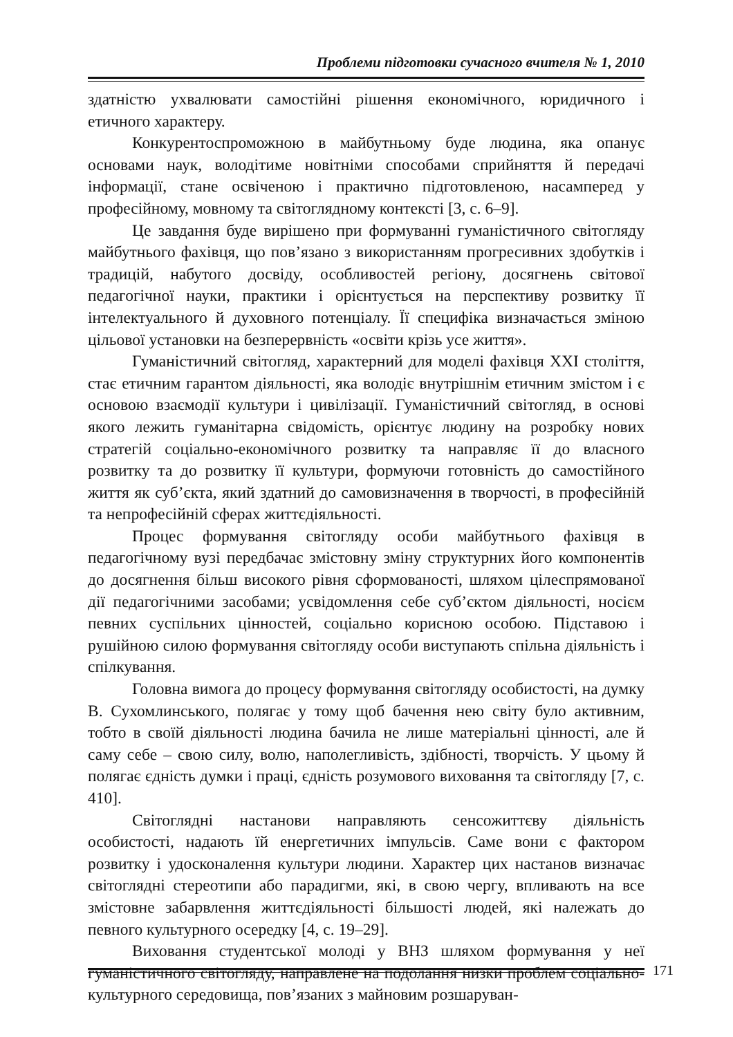Проблеми підготовки сучасного вчителя № 1, 2010
здатністю ухвалювати самостійні рішення економічного, юридичного і етичного характеру.
Конкурентоспроможною в майбутньому буде людина, яка опанує основами наук, володітиме новітніми способами сприйняття й передачі інформації, стане освіченою і практично підготовленою, насамперед у професійному, мовному та світоглядному контексті [3, с. 6–9].
Це завдання буде вирішено при формуванні гуманістичного світогляду майбутнього фахівця, що пов’язано з використанням прогресивних здобутків і традицій, набутого досвіду, особливостей регіону, досягнень світової педагогічної науки, практики і орієнтується на перспективу розвитку її інтелектуального й духовного потенціалу. Її специфіка визначається зміною цільової установки на безперервність «освіти крізь усе життя».
Гуманістичний світогляд, характерний для моделі фахівця XXI століття, стає етичним гарантом діяльності, яка володіє внутрішнім етичним змістом і є основою взаємодії культури і цивілізації. Гуманістичний світогляд, в основі якого лежить гуманітарна свідомість, орієнтує людину на розробку нових стратегій соціально-економічного розвитку та направляє її до власного розвитку та до розвитку її культури, формуючи готовність до самостійного життя як суб’єкта, який здатний до самовизначення в творчості, в професійній та непрофесійній сферах життєдіяльності.
Процес формування світогляду особи майбутнього фахівця в педагогічному вузі передбачає змістовну зміну структурних його компонентів до досягнення більш високого рівня сформованості, шляхом цілеспрямованої дії педагогічними засобами; усвідомлення себе суб’єктом діяльності, носієм певних суспільних цінностей, соціально корисною особою. Підставою і рушійною силою формування світогляду особи виступають спільна діяльність і спілкування.
Головна вимога до процесу формування світогляду особистості, на думку В. Сухомлинського, полягає у тому щоб бачення нею світу було активним, тобто в своїй діяльності людина бачила не лише матеріальні цінності, але й саму себе – свою силу, волю, наполегливість, здібності, творчість. У цьому й полягає єдність думки і праці, єдність розумового виховання та світогляду [7, с. 410].
Світоглядні настанови направляють сенсожиттєву діяльність особистості, надають їй енергетичних імпульсів. Саме вони є фактором розвитку і удосконалення культури людини. Характер цих настанов визначає світоглядні стереотипи або парадигми, які, в свою чергу, впливають на все змістовне забарвлення життєдіяльності більшості людей, які належать до певного культурного осередку [4, с. 19–29].
Виховання студентської молоді у ВНЗ шляхом формування у неї гуманістичного світогляду, направлене на подолання низки проблем соціально-культурного середовища, пов’язаних з майновим розшаруван-
171